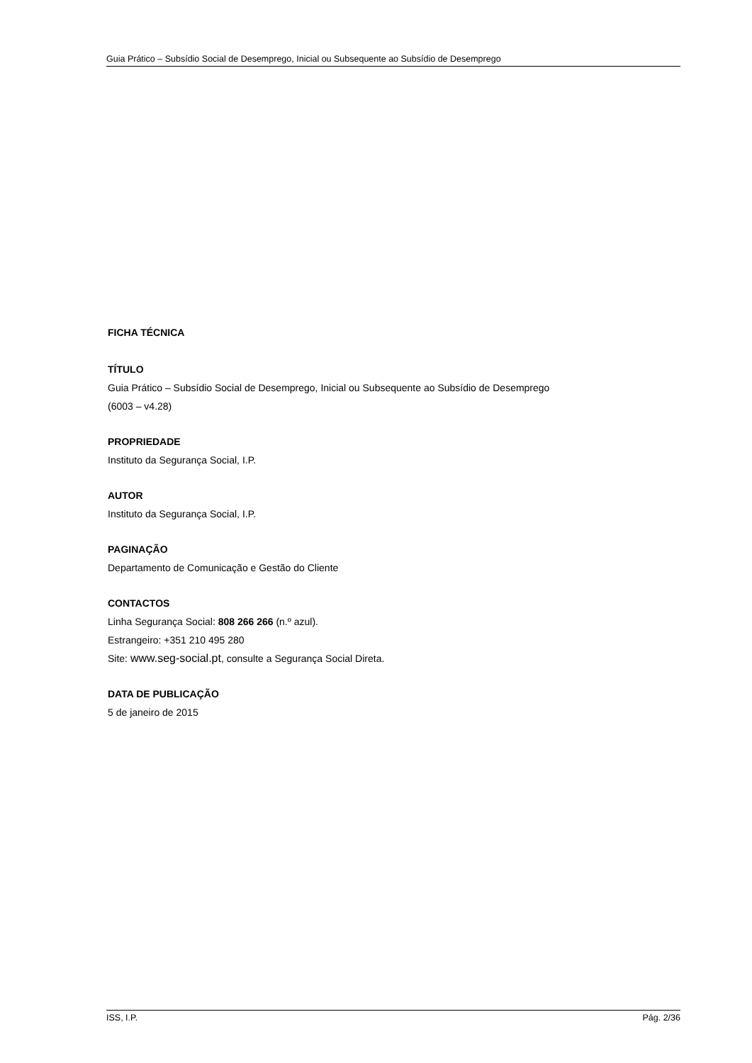Guia Prático – Subsídio Social de Desemprego, Inicial ou Subsequente ao Subsídio de Desemprego
FICHA TÉCNICA
TÍTULO
Guia Prático – Subsídio Social de Desemprego, Inicial ou Subsequente ao Subsídio de Desemprego
(6003 – v4.28)
PROPRIEDADE
Instituto da Segurança Social, I.P.
AUTOR
Instituto da Segurança Social, I.P.
PAGINAÇÃO
Departamento de Comunicação e Gestão do Cliente
CONTACTOS
Linha Segurança Social: 808 266 266 (n.º azul).
Estrangeiro: +351 210 495 280
Site: www.seg-social.pt, consulte a Segurança Social Direta.
DATA DE PUBLICAÇÃO
5 de janeiro de 2015
ISS, I.P. Pág. 2/36